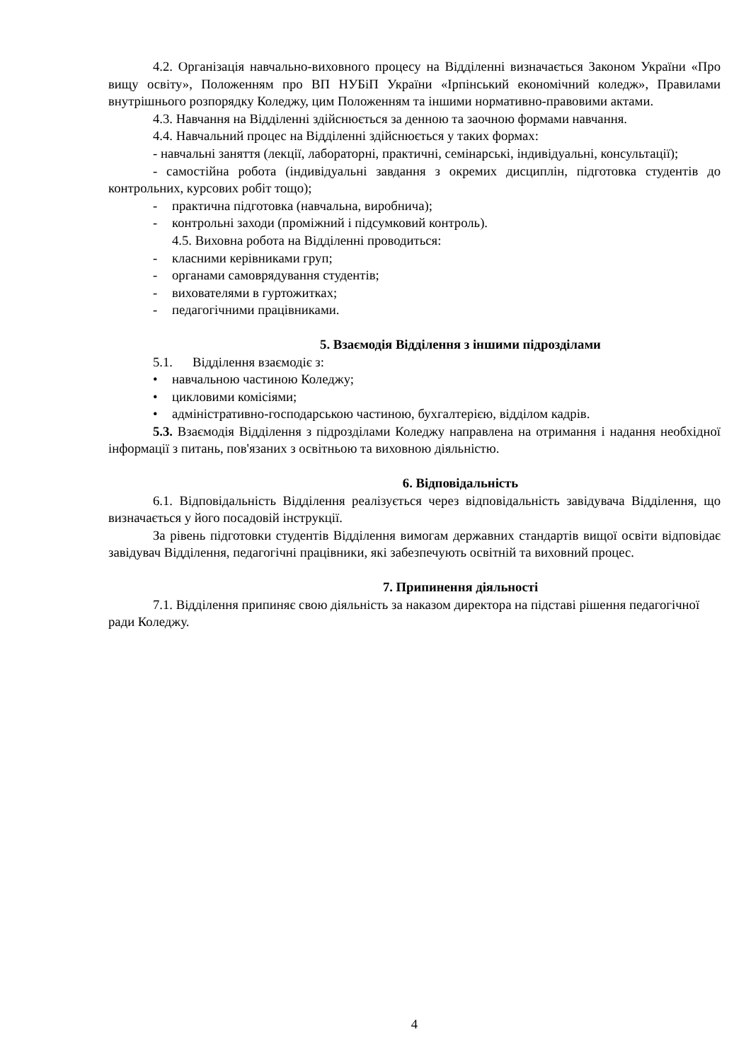4.2. Організація навчально-виховного процесу на Відділенні визначається Законом України «Про вищу освіту», Положенням про ВП НУБіП України «Ірпінський економічний коледж», Правилами внутрішнього розпорядку Коледжу, цим Положенням та іншими нормативно-правовими актами.
4.3. Навчання на Відділенні здійснюється за денною та заочною формами навчання.
4.4. Навчальний процес на Відділенні здійснюється у таких формах:
- навчальні заняття (лекції, лабораторні, практичні, семінарські, індивідуальні, консультації);
- самостійна робота (індивідуальні завдання з окремих дисциплін, підготовка студентів до контрольних, курсових робіт тощо);
- практична підготовка (навчальна, виробнича);
- контрольні заходи (проміжний і підсумковий контроль).
4.5. Виховна робота на Відділенні проводиться:
- класними керівниками груп;
- органами самоврядування студентів;
- вихователями в гуртожитках;
- педагогічними працівниками.
5. Взаємодія Відділення з іншими підрозділами
5.1. Відділення взаємодіє з:
• навчальною частиною Коледжу;
• цикловими комісіями;
• адміністративно-господарською частиною, бухгалтерією, відділом кадрів.
5.3. Взаємодія Відділення з підрозділами Коледжу направлена на отримання і надання необхідної інформації з питань, пов'язаних з освітньою та виховною діяльністю.
6. Відповідальність
6.1. Відповідальність Відділення реалізується через відповідальність завідувача Відділення, що визначається у його посадовій інструкції.
За рівень підготовки студентів Відділення вимогам державних стандартів вищої освіти відповідає завідувач Відділення, педагогічні працівники, які забезпечують освітній та виховний процес.
7. Припинення діяльності
7.1. Відділення припиняє свою діяльність за наказом директора на підставі рішення педагогічної ради Коледжу.
4